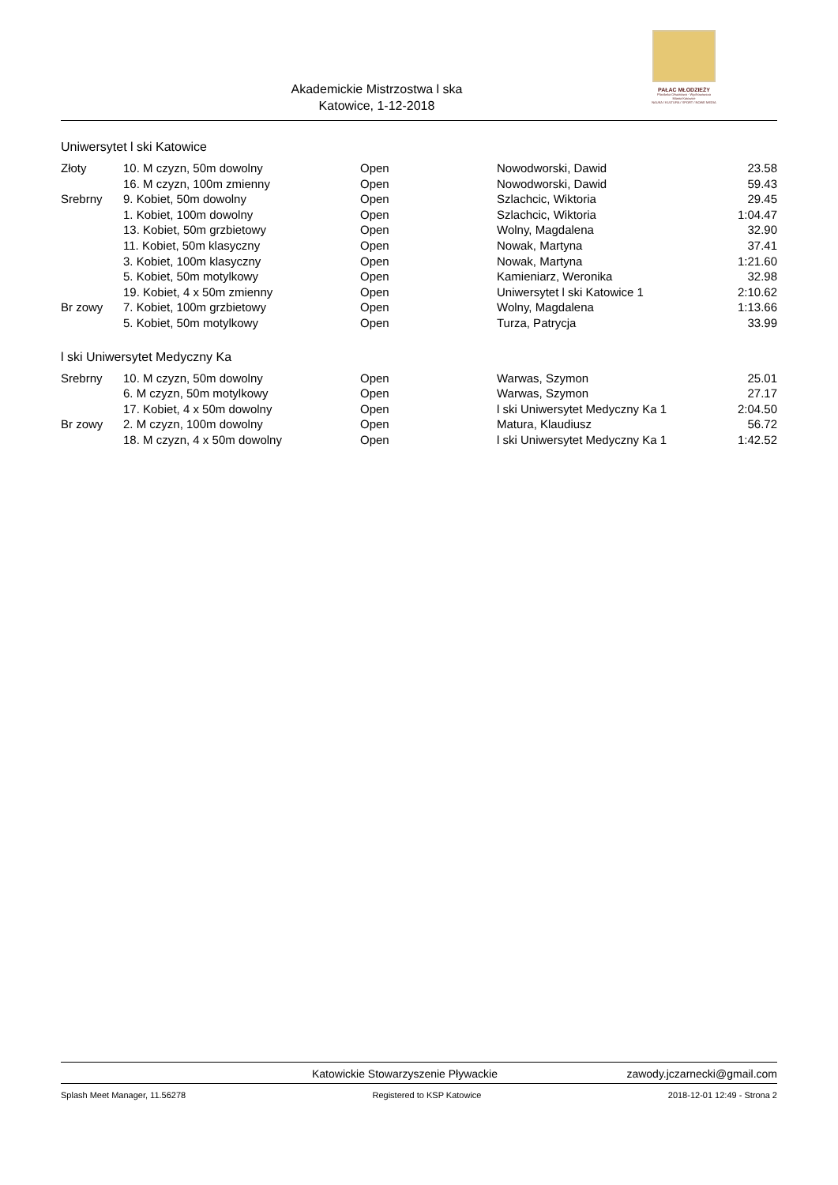Akademickie Mistrzostwa l ska
Katowice, 1-12-2018
PAŁAC MŁODZIEŻY
Placówka Oświatowo - Wychowawcza
Miasta Katowice
NAUKA / KULTURA / SPORT / NOWE MEDIA
Uniwersytet l ski Katowice
| Złoty | 10. M czyzn, 50m dowolny | Open | Nowodworski, Dawid | 23.58 |
| | 16. M czyzn, 100m zmienny | Open | Nowodworski, Dawid | 59.43 |
| Srebrny | 9. Kobiet, 50m dowolny | Open | Szlachcic, Wiktoria | 29.45 |
| | 1. Kobiet, 100m dowolny | Open | Szlachcic, Wiktoria | 1:04.47 |
| | 13. Kobiet, 50m grzbietowy | Open | Wolny, Magdalena | 32.90 |
| | 11. Kobiet, 50m klasyczny | Open | Nowak, Martyna | 37.41 |
| | 3. Kobiet, 100m klasyczny | Open | Nowak, Martyna | 1:21.60 |
| | 5. Kobiet, 50m motylkowy | Open | Kamieniarz, Weronika | 32.98 |
| | 19. Kobiet, 4 x 50m zmienny | Open | Uniwersytet l ski Katowice 1 | 2:10.62 |
| Br zowy | 7. Kobiet, 100m grzbietowy | Open | Wolny, Magdalena | 1:13.66 |
| | 5. Kobiet, 50m motylkowy | Open | Turza, Patrycja | 33.99 |
l ski Uniwersytet Medyczny Ka
| Srebrny | 10. M czyzn, 50m dowolny | Open | Warwas, Szymon | 25.01 |
| | 6. M czyzn, 50m motylkowy | Open | Warwas, Szymon | 27.17 |
| | 17. Kobiet, 4 x 50m dowolny | Open | l ski Uniwersytet Medyczny Ka 1 | 2:04.50 |
| Br zowy | 2. M czyzn, 100m dowolny | Open | Matura, Klaudiusz | 56.72 |
| | 18. M czyzn, 4 x 50m dowolny | Open | l ski Uniwersytet Medyczny Ka 1 | 1:42.52 |
Katowickie Stowarzyszenie Pływackie zawody.jczarnecki@gmail.com
Splash Meet Manager, 11.56278 Registered to KSP Katowice 2018-12-01 12:49 - Strona 2